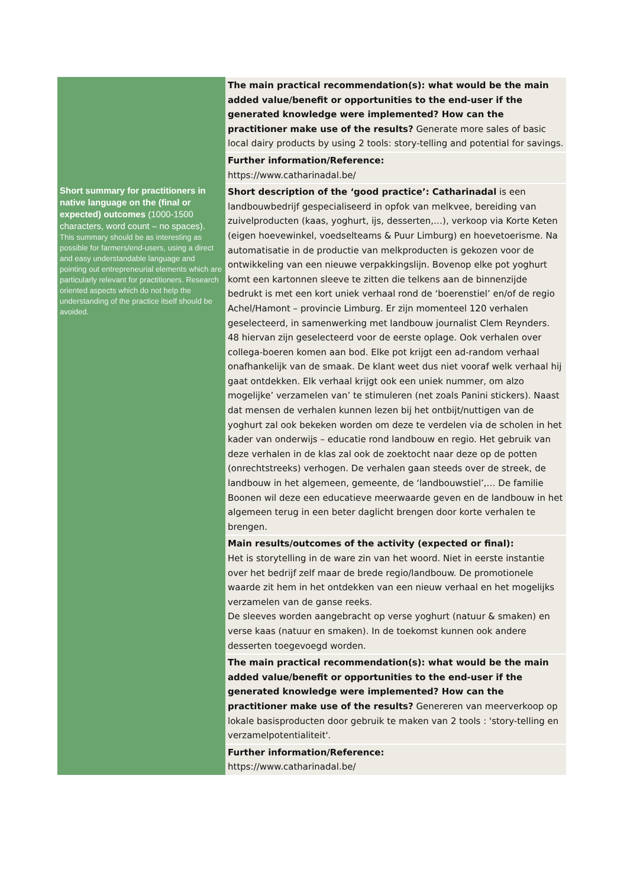| | The main practical recommendation(s): what would be the main added value/benefit or opportunities to the end-user if the generated knowledge were implemented? How can the practitioner make use of the results? Generate more sales of basic local dairy products by using 2 tools: story-telling and potential for savings. |
| | Further information/Reference: https://www.catharinadal.be/ |
| Short summary for practitioners in native language on the (final or expected) outcomes (1000-1500 characters, word count – no spaces). This summary should be as interesting as possible for farmers/end-users, using a direct and easy understandable language and pointing out entrepreneurial elements which are particularly relevant for practitioners. Research oriented aspects which do not help the understanding of the practice itself should be avoided. | Short description of the ‘good practice’: Catharinadal is een landbouwbedrijf gespecialiseerd in opfok van melkvee, bereiding van zuivelproducten (kaas, yoghurt, ijs, desserten,…), verkoop via Korte Keten (eigen hoevewinkel, voedselteams & Puur Limburg) en hoevetoerisme. Na automatisatie in de productie van melkproducten is gekozen voor de ontwikkeling van een nieuwe verpakkingslijn. Bovenop elke pot yoghurt komt een kartonnen sleeve te zitten die telkens aan de binnenzijde bedrukt is met een kort uniek verhaal rond de ‘boerenstiel’ en/of de regio Achel/Hamont – provincie Limburg. Er zijn momenteel 120 verhalen geselecteerd, in samenwerking met landbouw journalist Clem Reynders. 48 hiervan zijn geselecteerd voor de eerste oplage. Ook verhalen over collega-boeren komen aan bod. Elke pot krijgt een ad-random verhaal onafhankelijk van de smaak. De klant weet dus niet vooraf welk verhaal hij gaat ontdekken. Elk verhaal krijgt ook een uniek nummer, om alzo mogelijke’ verzamelen van’ te stimuleren (net zoals Panini stickers). Naast dat mensen de verhalen kunnen lezen bij het ontbijt/nuttigen van de yoghurt zal ook bekeken worden om deze te verdelen via de scholen in het kader van onderwijs – educatie rond landbouw en regio. Het gebruik van deze verhalen in de klas zal ook de zoektocht naar deze op de potten (onrechtstreeks) verhogen. De verhalen gaan steeds over de streek, de landbouw in het algemeen, gemeente, de ‘landbouwstiel’,… De familie Boonen wil deze een educatieve meerwaarde geven en de landbouw in het algemeen terug in een beter daglicht brengen door korte verhalen te brengen. |
| | Main results/outcomes of the activity (expected or final): Het is storytelling in de ware zin van het woord. Niet in eerste instantie over het bedrijf zelf maar de brede regio/landbouw. De promotionele waarde zit hem in het ontdekken van een nieuw verhaal en het mogelijks verzamelen van de ganse reeks. De sleeves worden aangebracht op verse yoghurt (natuur & smaken) en verse kaas (natuur en smaken). In de toekomst kunnen ook andere desserten toegevoegd worden. |
| | The main practical recommendation(s): what would be the main added value/benefit or opportunities to the end-user if the generated knowledge were implemented? How can the practitioner make use of the results? Genereren van meerverkoop op lokale basisproducten door gebruik te maken van 2 tools : 'story-telling en verzamelpotentialiteit'. |
| | Further information/Reference: https://www.catharinadal.be/ |